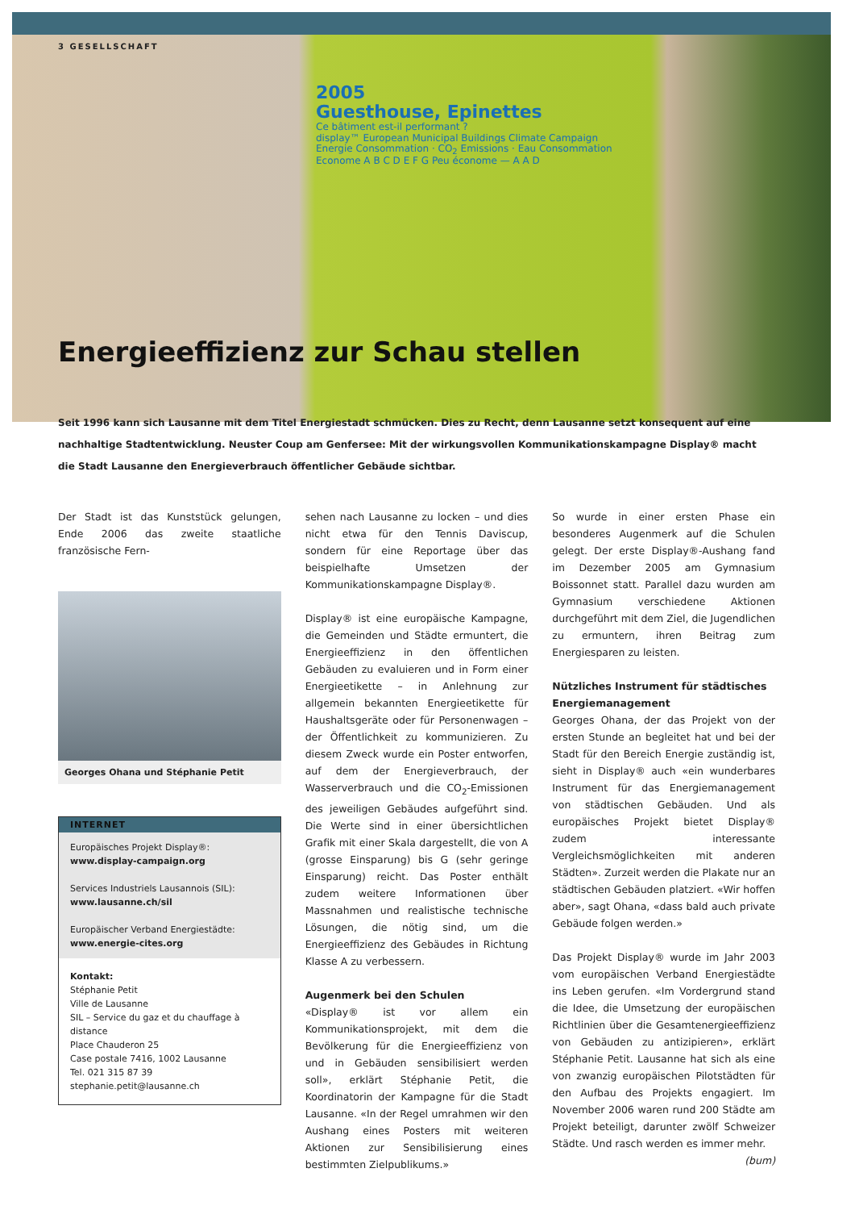3 GESELLSCHAFT
2005
Guesthouse, Epinettes
Ce bâtiment est-il performant ?
display™ European Municipal Buildings Climate Campaign
Energie Consommation · CO<sub>2</sub> Emissions · Eau Consommation
Econome A B C D E F G Peu économe — A A D
Energieeffizienz zur Schau stellen
Seit 1996 kann sich Lausanne mit dem Titel Energiestadt schmücken. Dies zu Recht, denn Lausanne setzt konsequent auf eine nachhaltige Stadtentwicklung. Neuster Coup am Genfersee: Mit der wirkungsvollen Kommunikationskampagne Display® macht die Stadt Lausanne den Energieverbrauch öffentlicher Gebäude sichtbar.
Der Stadt ist das Kunststück gelungen, Ende 2006 das zweite staatliche französische Fern-
Georges Ohana und Stéphanie Petit
INTERNET
Europäisches Projekt Display®:
www.display-campaign.org
Services Industriels Lausannois (SIL):
www.lausanne.ch/sil
Europäischer Verband Energiestädte:
www.energie-cites.org
Kontakt:
Stéphanie Petit
Ville de Lausanne
SIL – Service du gaz et du chauffage à distance
Place Chauderon 25
Case postale 7416, 1002 Lausanne
Tel. 021 315 87 39
stephanie.petit@lausanne.ch
sehen nach Lausanne zu locken – und dies nicht etwa für den Tennis Daviscup, sondern für eine Reportage über das beispielhafte Umsetzen der Kommunikationskampagne Display®.
Display® ist eine europäische Kampagne, die Gemeinden und Städte ermuntert, die Energieeffizienz in den öffentlichen Gebäuden zu evaluieren und in Form einer Energieetikette – in Anlehnung zur allgemein bekannten Energieetikette für Haushaltsgeräte oder für Personenwagen – der Öffentlichkeit zu kommunizieren. Zu diesem Zweck wurde ein Poster entworfen, auf dem der Energieverbrauch, der Wasserverbrauch und die CO<sub>2</sub>-Emissionen des jeweiligen Gebäudes aufgeführt sind. Die Werte sind in einer übersichtlichen Grafik mit einer Skala dargestellt, die von A (grosse Einsparung) bis G (sehr geringe Einsparung) reicht. Das Poster enthält zudem weitere Informationen über Massnahmen und realistische technische Lösungen, die nötig sind, um die Energieeffizienz des Gebäudes in Richtung Klasse A zu verbessern.
Augenmerk bei den Schulen
«Display® ist vor allem ein Kommunikationsprojekt, mit dem die Bevölkerung für die Energieeffizienz von und in Gebäuden sensibilisiert werden soll», erklärt Stéphanie Petit, die Koordinatorin der Kampagne für die Stadt Lausanne. «In der Regel umrahmen wir den Aushang eines Posters mit weiteren Aktionen zur Sensibilisierung eines bestimmten Zielpublikums.»
So wurde in einer ersten Phase ein besonderes Augenmerk auf die Schulen gelegt. Der erste Display®-Aushang fand im Dezember 2005 am Gymnasium Boissonnet statt. Parallel dazu wurden am Gymnasium verschiedene Aktionen durchgeführt mit dem Ziel, die Jugendlichen zu ermuntern, ihren Beitrag zum Energiesparen zu leisten.
Nützliches Instrument für städtisches Energiemanagement
Georges Ohana, der das Projekt von der ersten Stunde an begleitet hat und bei der Stadt für den Bereich Energie zuständig ist, sieht in Display® auch «ein wunderbares Instrument für das Energiemanagement von städtischen Gebäuden. Und als europäisches Projekt bietet Display® zudem interessante Vergleichsmöglichkeiten mit anderen Städten». Zurzeit werden die Plakate nur an städtischen Gebäuden platziert. «Wir hoffen aber», sagt Ohana, «dass bald auch private Gebäude folgen werden.»
Das Projekt Display® wurde im Jahr 2003 vom europäischen Verband Energiestädte ins Leben gerufen. «Im Vordergrund stand die Idee, die Umsetzung der europäischen Richtlinien über die Gesamtenergieeffizienz von Gebäuden zu antizipieren», erklärt Stéphanie Petit. Lausanne hat sich als eine von zwanzig europäischen Pilotstädten für den Aufbau des Projekts engagiert. Im November 2006 waren rund 200 Städte am Projekt beteiligt, darunter zwölf Schweizer Städte. Und rasch werden es immer mehr.
(bum)